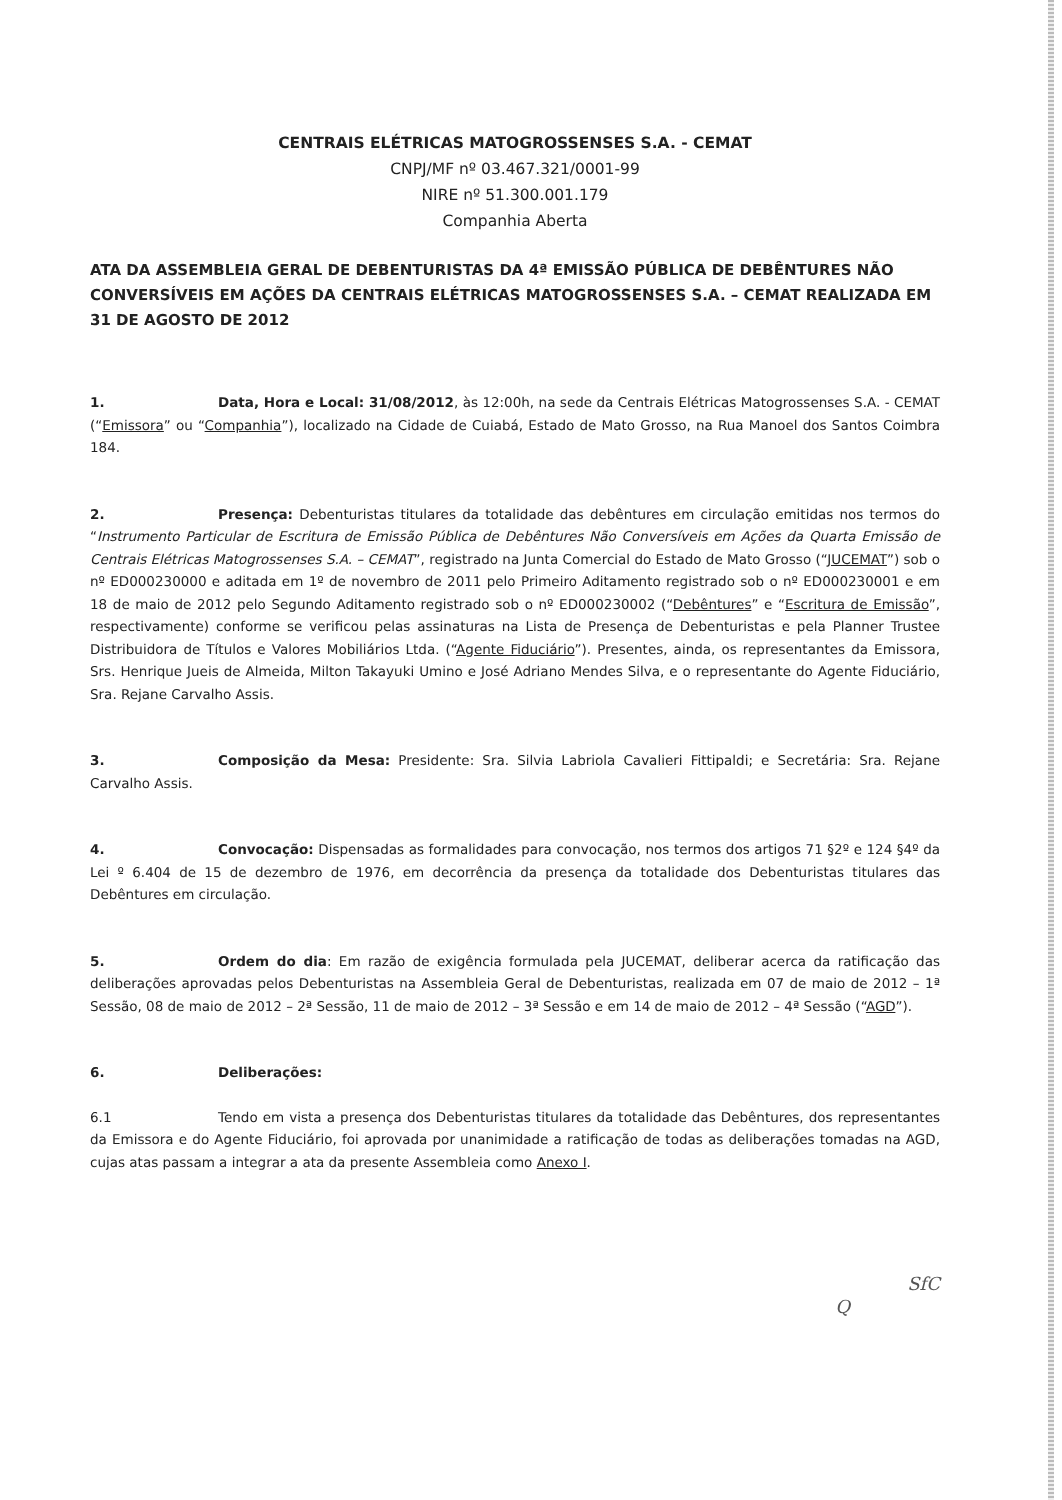CENTRAIS ELÉTRICAS MATOGROSSENSES S.A. - CEMAT
CNPJ/MF nº 03.467.321/0001-99
NIRE nº 51.300.001.179
Companhia Aberta
ATA DA ASSEMBLEIA GERAL DE DEBENTURISTAS DA 4ª EMISSÃO PÚBLICA DE DEBÊNTURES NÃO CONVERSÍVEIS EM AÇÕES DA CENTRAIS ELÉTRICAS MATOGROSSENSES S.A. – CEMAT REALIZADA EM 31 DE AGOSTO DE 2012
1. Data, Hora e Local: 31/08/2012, às 12:00h, na sede da Centrais Elétricas Matogrossenses S.A. - CEMAT (“Emissora” ou “Companhia”), localizado na Cidade de Cuiabá, Estado de Mato Grosso, na Rua Manoel dos Santos Coimbra 184.
2. Presença: Debenturistas titulares da totalidade das debêntures em circulação emitidas nos termos do “Instrumento Particular de Escritura de Emissão Pública de Debêntures Não Conversíveis em Ações da Quarta Emissão de Centrais Elétricas Matogrossenses S.A. – CEMAT”, registrado na Junta Comercial do Estado de Mato Grosso (“JUCEMAT”) sob o nº ED000230000 e aditada em 1º de novembro de 2011 pelo Primeiro Aditamento registrado sob o nº ED000230001 e em 18 de maio de 2012 pelo Segundo Aditamento registrado sob o nº ED000230002 (“Debêntures” e “Escritura de Emissão”, respectivamente) conforme se verificou pelas assinaturas na Lista de Presença de Debenturistas e pela Planner Trustee Distribuidora de Títulos e Valores Mobiliários Ltda. (“Agente Fiduciário”). Presentes, ainda, os representantes da Emissora, Srs. Henrique Jueis de Almeida, Milton Takayuki Umino e José Adriano Mendes Silva, e o representante do Agente Fiduciário, Sra. Rejane Carvalho Assis.
3. Composição da Mesa: Presidente: Sra. Silvia Labriola Cavalieri Fittipaldi; e Secretária: Sra. Rejane Carvalho Assis.
4. Convocação: Dispensadas as formalidades para convocação, nos termos dos artigos 71 §2º e 124 §4º da Lei º 6.404 de 15 de dezembro de 1976, em decorrência da presença da totalidade dos Debenturistas titulares das Debêntures em circulação.
5. Ordem do dia: Em razão de exigência formulada pela JUCEMAT, deliberar acerca da ratificação das deliberações aprovadas pelos Debenturistas na Assembleia Geral de Debenturistas, realizada em 07 de maio de 2012 – 1ª Sessão, 08 de maio de 2012 – 2ª Sessão, 11 de maio de 2012 – 3ª Sessão e em 14 de maio de 2012 – 4ª Sessão (“AGD”).
6. Deliberações:
6.1 Tendo em vista a presença dos Debenturistas titulares da totalidade das Debêntures, dos representantes da Emissora e do Agente Fiduciário, foi aprovada por unanimidade a ratificação de todas as deliberações tomadas na AGD, cujas atas passam a integrar a ata da presente Assembleia como Anexo I.
SfC
Q